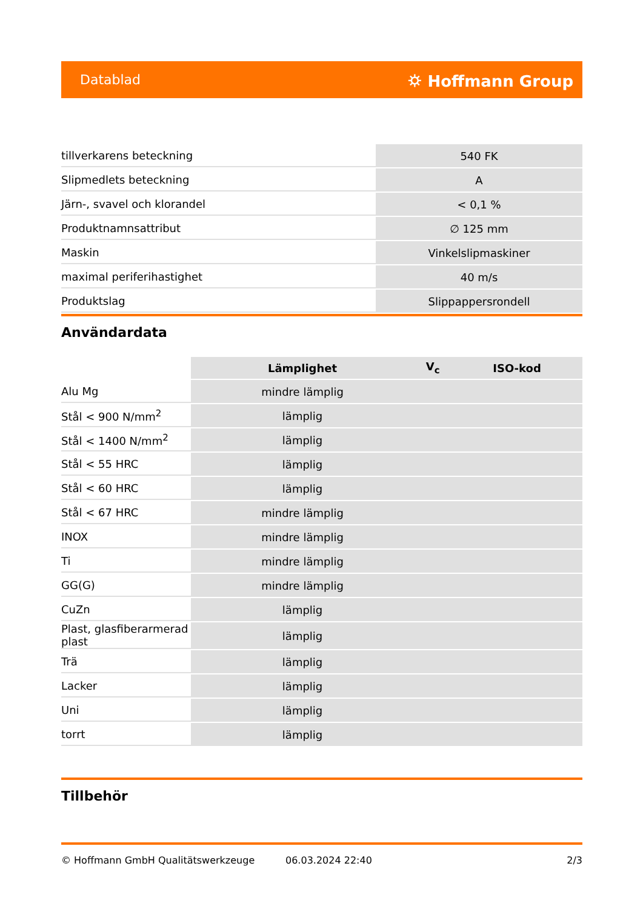Datablad ⛭ Hoffmann Group
| tillverkarens beteckning | 540 FK |
| Slipmedlets beteckning | A |
| Järn-, svavel och klorandel | < 0,1 % |
| Produktnamnsattribut | ∅ 125 mm |
| Maskin | Vinkelslipmaskiner |
| maximal periferihastighet | 40 m/s |
| Produktslag | Slippappersrondell |
Användardata
| | Lämplighet | V<sub>c</sub> | ISO-kod |
| --- | --- | --- | --- |
| Alu Mg | mindre lämplig | | |
| Stål < 900 N/mm<sup>2</sup> | lämplig | | |
| Stål < 1400 N/mm<sup>2</sup> | lämplig | | |
| Stål < 55 HRC | lämplig | | |
| Stål < 60 HRC | lämplig | | |
| Stål < 67 HRC | mindre lämplig | | |
| INOX | mindre lämplig | | |
| Ti | mindre lämplig | | |
| GG(G) | mindre lämplig | | |
| CuZn | lämplig | | |
| Plast, glasfiberarmerad plast | lämplig | | |
| Trä | lämplig | | |
| Lacker | lämplig | | |
| Uni | lämplig | | |
| torrt | lämplig | | |
Tillbehör
© Hoffmann GmbH Qualitätswerkzeuge 06.03.2024 22:40 2/3